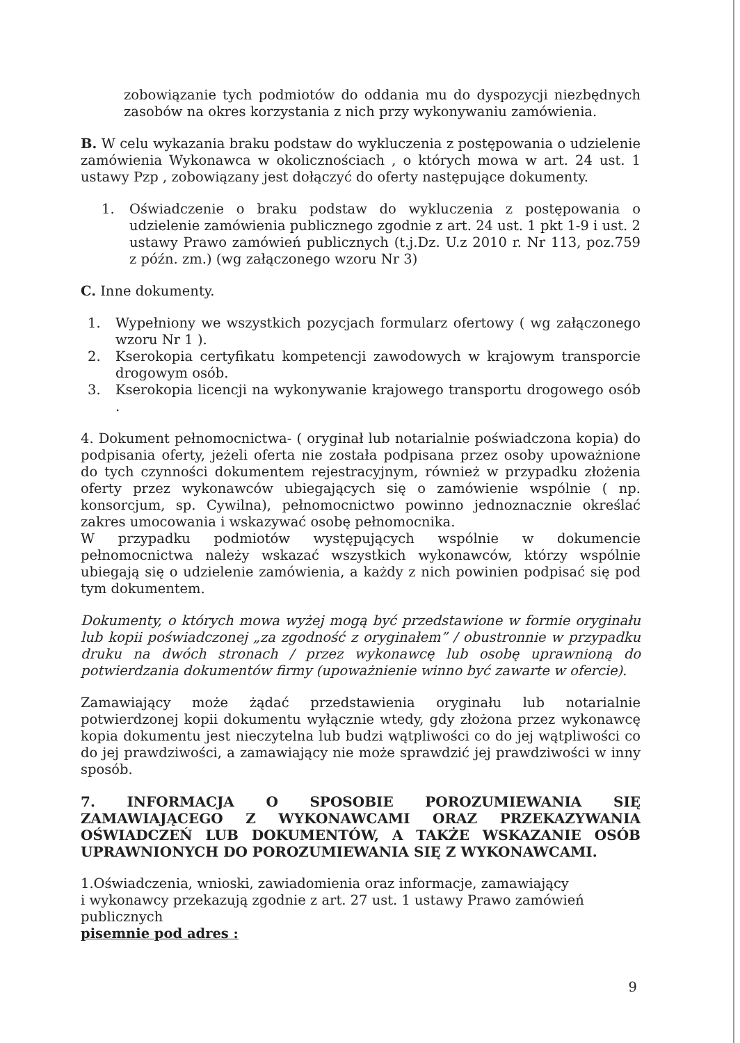zobowiązanie tych podmiotów do oddania mu do dyspozycji niezbędnych zasobów na okres korzystania z nich przy wykonywaniu zamówienia.
B. W celu wykazania braku podstaw do wykluczenia z postępowania o udzielenie zamówienia Wykonawca w okolicznościach , o których mowa w art. 24 ust. 1 ustawy Pzp , zobowiązany jest dołączyć do oferty następujące dokumenty.
1. Oświadczenie o braku podstaw do wykluczenia z postępowania o udzielenie zamówienia publicznego zgodnie z art. 24 ust. 1 pkt 1-9 i ust. 2 ustawy Prawo zamówień publicznych (t.j.Dz. U.z 2010 r. Nr 113, poz.759 z późn. zm.) (wg załączonego wzoru Nr 3)
C. Inne dokumenty.
1. Wypełniony we wszystkich pozycjach formularz ofertowy ( wg załączonego wzoru Nr 1 ).
2. Kserokopia certyfikatu kompetencji zawodowych w krajowym transporcie drogowym osób.
3. Kserokopia licencji na wykonywanie krajowego transportu drogowego osób .
4. Dokument pełnomocnictwa- ( oryginał lub notarialnie poświadczona kopia) do podpisania oferty, jeżeli oferta nie została podpisana przez osoby upoważnione do tych czynności dokumentem rejestracyjnym, również w przypadku złożenia oferty przez wykonawców ubiegających się o zamówienie wspólnie ( np. konsorcjum, sp. Cywilna), pełnomocnictwo powinno jednoznacznie określać zakres umocowania i wskazywać osobę pełnomocnika.
W przypadku podmiotów występujących wspólnie w dokumencie pełnomocnictwa należy wskazać wszystkich wykonawców, którzy wspólnie ubiegają się o udzielenie zamówienia, a każdy z nich powinien podpisać się pod tym dokumentem.
Dokumenty, o których mowa wyżej mogą być przedstawione w formie oryginału lub kopii poświadczonej „za zgodność z oryginałem” / obustronnie w przypadku druku na dwóch stronach / przez wykonawcę lub osobę uprawnioną do potwierdzania dokumentów firmy (upoważnienie winno być zawarte w ofercie).
Zamawiający może żądać przedstawienia oryginału lub notarialnie potwierdzonej kopii dokumentu wyłącznie wtedy, gdy złożona przez wykonawcę kopia dokumentu jest nieczytelna lub budzi wątpliwości co do jej wątpliwości co do jej prawdziwości, a zamawiający nie może sprawdzić jej prawdziwości w inny sposób.
7. INFORMACJA O SPOSOBIE POROZUMIEWANIA SIĘ ZAMAWIAJĄCEGO Z WYKONAWCAMI ORAZ PRZEKAZYWANIA OŚWIADCZEŃ LUB DOKUMENTÓW, A TAKŻE WSKAZANIE OSÓB UPRAWNIONYCH DO POROZUMIEWANIA SIĘ Z WYKONAWCAMI.
1.Oświadczenia, wnioski, zawiadomienia oraz informacje, zamawiający
i wykonawcy przekazują zgodnie z art. 27 ust. 1 ustawy Prawo zamówień publicznych
pisemnie pod adres :
9